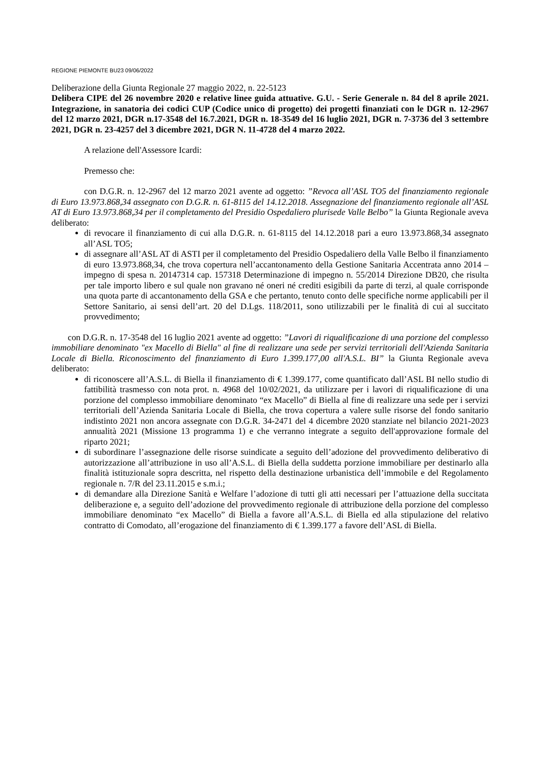REGIONE PIEMONTE BU23 09/06/2022
Deliberazione della Giunta Regionale 27 maggio 2022, n. 22-5123
Delibera CIPE del 26 novembre 2020 e relative linee guida attuative. G.U. - Serie Generale n. 84 del 8 aprile 2021. Integrazione, in sanatoria dei codici CUP (Codice unico di progetto) dei progetti finanziati con le DGR n. 12-2967 del 12 marzo 2021, DGR n.17-3548 del 16.7.2021, DGR n. 18-3549 del 16 luglio 2021, DGR n. 7-3736 del 3 settembre 2021, DGR n. 23-4257 del 3 dicembre 2021, DGR N. 11-4728 del 4 marzo 2022.
A relazione dell'Assessore Icardi:
Premesso che:
con D.G.R. n. 12-2967 del 12 marzo 2021 avente ad oggetto: ”Revoca all’ASL TO5 del finanziamento regionale di Euro 13.973.868,34 assegnato con D.G.R. n. 61-8115 del 14.12.2018. Assegnazione del finanziamento regionale all’ASL AT di Euro 13.973.868,34 per il completamento del Presidio Ospedaliero plurisede Valle Belbo” la Giunta Regionale aveva deliberato:
di revocare il finanziamento di cui alla D.G.R. n. 61-8115 del 14.12.2018 pari a euro 13.973.868,34 assegnato all’ASL TO5;
di assegnare all’ASL AT di ASTI per il completamento del Presidio Ospedaliero della Valle Belbo il finanziamento di euro 13.973.868,34, che trova copertura nell’accantonamento della Gestione Sanitaria Accentrata anno 2014 – impegno di spesa n. 20147314 cap. 157318 Determinazione di impegno n. 55/2014 Direzione DB20, che risulta per tale importo libero e sul quale non gravano né oneri né crediti esigibili da parte di terzi, al quale corrisponde una quota parte di accantonamento della GSA e che pertanto, tenuto conto delle specifiche norme applicabili per il Settore Sanitario, ai sensi dell’art. 20 del D.Lgs. 118/2011, sono utilizzabili per le finalità di cui al succitato provvedimento;
con D.G.R. n. 17-3548 del 16 luglio 2021 avente ad oggetto: ”Lavori di riqualificazione di una porzione del complesso immobiliare denominato "ex Macello di Biella" al fine di realizzare una sede per servizi territoriali dell'Azienda Sanitaria Locale di Biella. Riconoscimento del finanziamento di Euro 1.399.177,00 all'A.S.L. BI” la Giunta Regionale aveva deliberato:
di riconoscere all’A.S.L. di Biella il finanziamento di € 1.399.177, come quantificato dall’ASL BI nello studio di fattibilità trasmesso con nota prot. n. 4968 del 10/02/2021, da utilizzare per i lavori di riqualificazione di una porzione del complesso immobiliare denominato “ex Macello” di Biella al fine di realizzare una sede per i servizi territoriali dell’Azienda Sanitaria Locale di Biella, che trova copertura a valere sulle risorse del fondo sanitario indistinto 2021 non ancora assegnate con D.G.R. 34-2471 del 4 dicembre 2020 stanziate nel bilancio 2021-2023 annualità 2021 (Missione 13 programma 1) e che verranno integrate a seguito dell'approvazione formale del riparto 2021;
di subordinare l’assegnazione delle risorse suindicate a seguito dell’adozione del provvedimento deliberativo di autorizzazione all’attribuzione in uso all’A.S.L. di Biella della suddetta porzione immobiliare per destinarlo alla finalità istituzionale sopra descritta, nel rispetto della destinazione urbanistica dell’immobile e del Regolamento regionale n. 7/R del 23.11.2015 e s.m.i.;
di demandare alla Direzione Sanità e Welfare l’adozione di tutti gli atti necessari per l’attuazione della succitata deliberazione e, a seguito dell’adozione del provvedimento regionale di attribuzione della porzione del complesso immobiliare denominato “ex Macello” di Biella a favore all’A.S.L. di Biella ed alla stipulazione del relativo contratto di Comodato, all’erogazione del finanziamento di € 1.399.177 a favore dell’ASL di Biella.